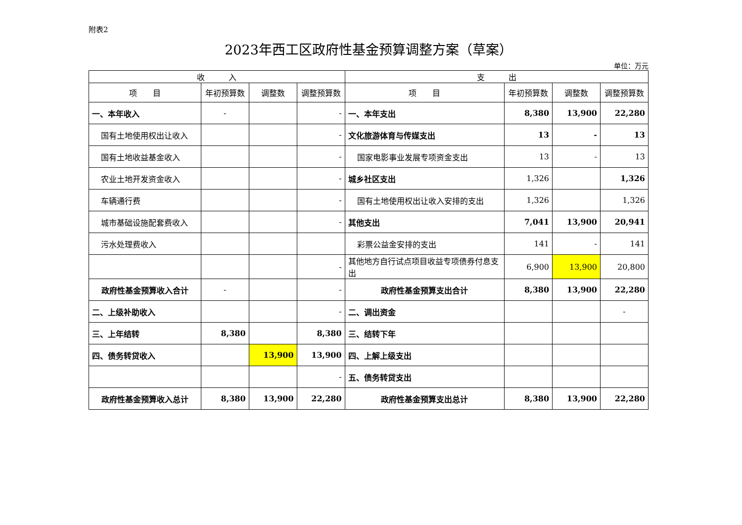附表2
2023年西工区政府性基金预算调整方案（草案）
单位：万元
| 收 入 | | | | 支 出 | | | |
| --- | --- | --- | --- | --- | --- | --- | --- |
| 项 目 | 年初预算数 | 调整数 | 调整预算数 | 项 目 | 年初预算数 | 调整数 | 调整预算数 |
| 一、本年收入 | - | | - | 一、本年支出 | 8,380 | 13,900 | 22,280 |
| 国有土地使用权出让收入 | | | - | 文化旅游体育与传媒支出 | 13 | - | 13 |
| 国有土地收益基金收入 | | | - | 国家电影事业发展专项资金支出 | 13 | - | 13 |
| 农业土地开发资金收入 | | | - | 城乡社区支出 | 1,326 | | 1,326 |
| 车辆通行费 | | | - | 国有土地使用权出让收入安排的支出 | 1,326 | | 1,326 |
| 城市基础设施配套费收入 | | | - | 其他支出 | 7,041 | 13,900 | 20,941 |
| 污水处理费收入 | | | | 彩票公益金安排的支出 | 141 | - | 141 |
| | | | - | 其他地方自行试点项目收益专项债券付息支出 | 6,900 | 13,900 | 20,800 |
| 政府性基金预算收入合计 | - | | - | 政府性基金预算支出合计 | 8,380 | 13,900 | 22,280 |
| 二、上级补助收入 | | | - | 二、调出资金 | | | - |
| 三、上年结转 | 8,380 | | 8,380 | 三、结转下年 | | | |
| 四、债务转贷收入 | | 13,900 | 13,900 | 四、上解上级支出 | | | |
| | | | - | 五、债务转贷支出 | | | |
| 政府性基金预算收入总计 | 8,380 | 13,900 | 22,280 | 政府性基金预算支出总计 | 8,380 | 13,900 | 22,280 |